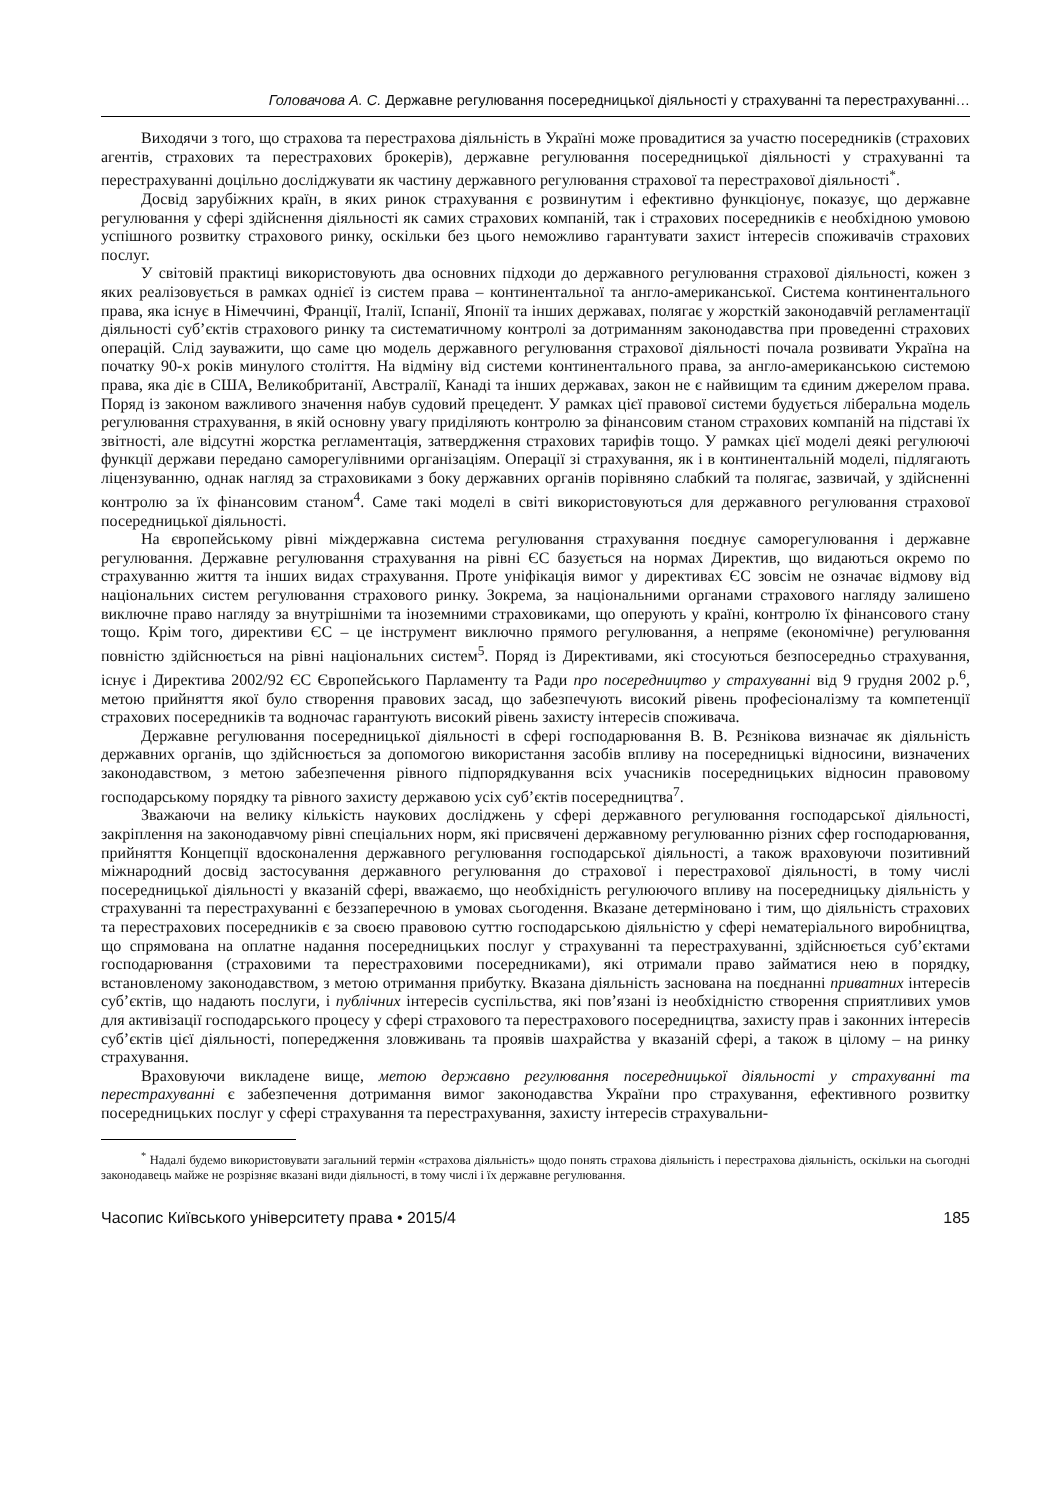Головачова А. С. Державне регулювання посередницької діяльності у страхуванні та перестрахуванні…
Виходячи з того, що страхова та перестрахова діяльність в Україні може провадитися за участю посередників (страхових агентів, страхових та перестрахових брокерів), державне регулювання посередницької діяльності у страхуванні та перестрахуванні доцільно досліджувати як частину державного регулювання страхової та перестрахової діяльності<sup>*</sup>.
Досвід зарубіжних країн, в яких ринок страхування є розвинутим і ефективно функціонує, показує, що державне регулювання у сфері здійснення діяльності як самих страхових компаній, так і страхових посередників є необхідною умовою успішного розвитку страхового ринку, оскільки без цього неможливо гарантувати захист інтересів споживачів страхових послуг.
У світовій практиці використовують два основних підходи до державного регулювання страхової діяльності, кожен з яких реалізовується в рамках однієї із систем права – континентальної та англо-американської. Система континентального права, яка існує в Німеччині, Франції, Італії, Іспанії, Японії та інших державах, полягає у жорсткій законодавчій регламентації діяльності суб’єктів страхового ринку та систематичному контролі за дотриманням законодавства при проведенні страхових операцій. Слід зауважити, що саме цю модель державного регулювання страхової діяльності почала розвивати Україна на початку 90-х років минулого століття. На відміну від системи континентального права, за англо-американською системою права, яка діє в США, Великобританії, Австралії, Канаді та інших державах, закон не є найвищим та єдиним джерелом права. Поряд із законом важливого значення набув судовий прецедент. У рамках цієї правової системи будується ліберальна модель регулювання страхування, в якій основну увагу приділяють контролю за фінансовим станом страхових компаній на підставі їх звітності, але відсутні жорстка регламентація, затвердження страхових тарифів тощо. У рамках цієї моделі деякі регулюючі функції держави передано саморегулівними організаціям. Операції зі страхування, як і в континентальній моделі, підлягають ліцензуванню, однак нагляд за страховиками з боку державних органів порівняно слабкий та полягає, зазвичай, у здійсненні контролю за їх фінансовим станом<sup>4</sup>. Саме такі моделі в світі використовуються для державного регулювання страхової посередницької діяльності.
На європейському рівні міждержавна система регулювання страхування поєднує саморегулювання і державне регулювання. Державне регулювання страхування на рівні ЄС базується на нормах Директив, що видаються окремо по страхуванню життя та інших видах страхування. Проте уніфікація вимог у директивах ЄС зовсім не означає відмову від національних систем регулювання страхового ринку. Зокрема, за національними органами страхового нагляду залишено виключне право нагляду за внутрішніми та іноземними страховиками, що оперують у країні, контролю їх фінансового стану тощо. Крім того, директиви ЄС – це інструмент виключно прямого регулювання, а непряме (економічне) регулювання повністю здійснюється на рівні національних систем<sup>5</sup>. Поряд із Директивами, які стосуються безпосередньо страхування, існує і Директива 2002/92 ЄС Європейського Парламенту та Ради про посередництво у страхуванні від 9 грудня 2002 р.<sup>6</sup>, метою прийняття якої було створення правових засад, що забезпечують високий рівень професіоналізму та компетенції страхових посередників та водночас гарантують високий рівень захисту інтересів споживача.
Державне регулювання посередницької діяльності в сфері господарювання В. В. Рєзнікова визначає як діяльність державних органів, що здійснюється за допомогою використання засобів впливу на посередницькі відносини, визначених законодавством, з метою забезпечення рівного підпорядкування всіх учасників посередницьких відносин правовому господарському порядку та рівного захисту державою усіх суб’єктів посередництва<sup>7</sup>.
Зважаючи на велику кількість наукових досліджень у сфері державного регулювання господарської діяльності, закріплення на законодавчому рівні спеціальних норм, які присвячені державному регулюванню різних сфер господарювання, прийняття Концепції вдосконалення державного регулювання господарської діяльності, а також враховуючи позитивний міжнародний досвід застосування державного регулювання до страхової і перестрахової діяльності, в тому числі посередницької діяльності у вказаній сфері, вважаємо, що необхідність регулюючого впливу на посередницьку діяльність у страхуванні та перестрахуванні є беззаперечною в умовах сьогодення. Вказане детерміновано і тим, що діяльність страхових та перестрахових посередників є за своєю правовою суттю господарською діяльністю у сфері нематеріального виробництва, що спрямована на оплатне надання посередницьких послуг у страхуванні та перестрахуванні, здійснюється суб’єктами господарювання (страховими та перестраховими посередниками), які отримали право займатися нею в порядку, встановленому законодавством, з метою отримання прибутку. Вказана діяльність заснована на поєднанні приватних інтересів суб’єктів, що надають послуги, і публічних інтересів суспільства, які пов’язані із необхідністю створення сприятливих умов для активізації господарського процесу у сфері страхового та перестрахового посередництва, захисту прав і законних інтересів суб’єктів цієї діяльності, попередження зловживань та проявів шахрайства у вказаній сфері, а також в цілому – на ринку страхування.
Враховуючи викладене вище, метою державно регулювання посередницької діяльності у страхуванні та перестрахуванні є забезпечення дотримання вимог законодавства України про страхування, ефективного розвитку посередницьких послуг у сфері страхування та перестрахування, захисту інтересів страхувальни-
<sup>*</sup> Надалі будемо використовувати загальний термін «страхова діяльність» щодо понять страхова діяльність і перестрахова діяльність, оскільки на сьогодні законодавець майже не розрізняє вказані види діяльності, в тому числі і їх державне регулювання.
Часопис Київського університету права • 2015/4 185